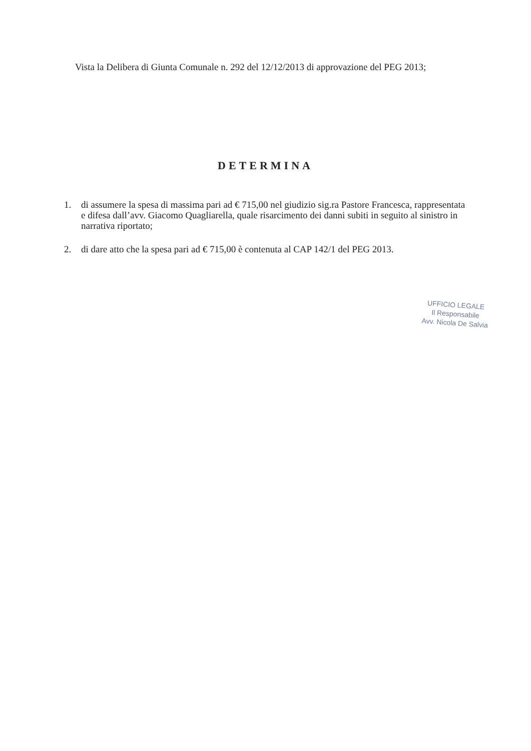Vista la Delibera di Giunta Comunale n. 292 del 12/12/2013 di approvazione del PEG 2013;
DETERMINA
1. di assumere la spesa di massima pari ad € 715,00 nel giudizio sig.ra Pastore Francesca, rappresentata e difesa dall’avv. Giacomo Quagliarella, quale risarcimento dei danni subiti in seguito al sinistro in narrativa riportato;
2. di dare atto che la spesa pari ad € 715,00 è contenuta al CAP 142/1 del PEG 2013.
UFFICIO LEGALE
Il Responsabile
Avv. Nicola De Salvia